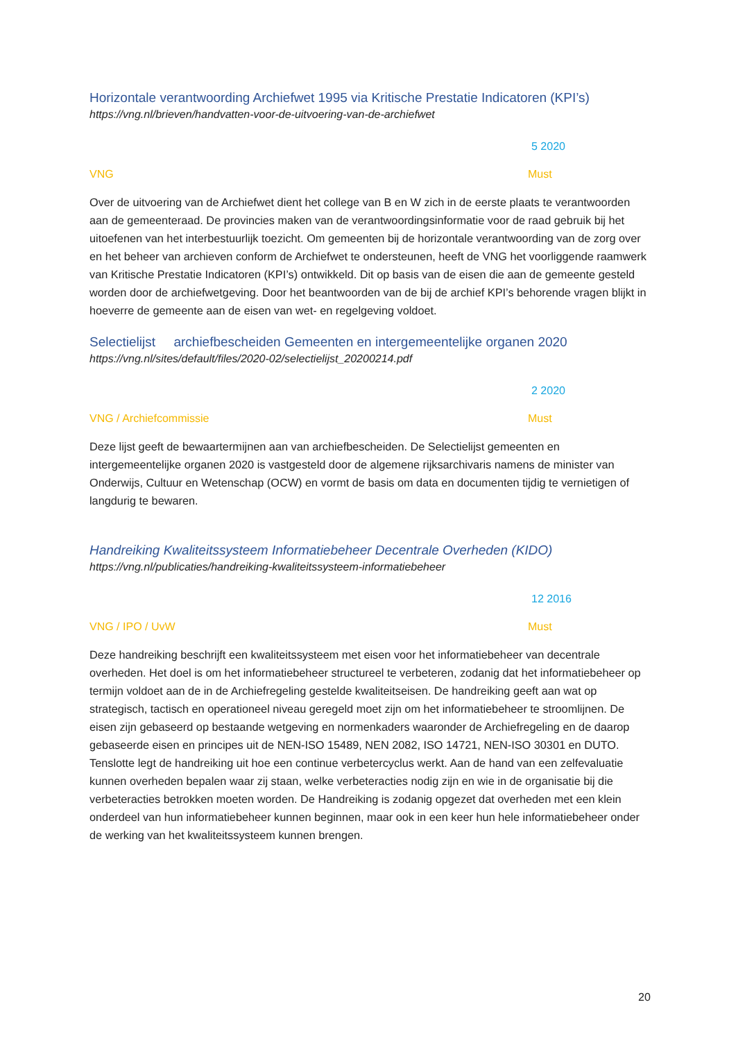Horizontale verantwoording Archiefwet 1995 via Kritische Prestatie Indicatoren (KPI’s)
https://vng.nl/brieven/handvatten-voor-de-uitvoering-van-de-archiefwet
5 2020
VNG Must
Over de uitvoering van de Archiefwet dient het college van B en W zich in de eerste plaats te verantwoorden aan de gemeenteraad. De provincies maken van de verantwoordingsinformatie voor de raad gebruik bij het uitoefenen van het interbestuurlijk toezicht. Om gemeenten bij de horizontale verantwoording van de zorg over en het beheer van archieven conform de Archiefwet te ondersteunen, heeft de VNG het voorliggende raamwerk van Kritische Prestatie Indicatoren (KPI’s) ontwikkeld. Dit op basis van de eisen die aan de gemeente gesteld worden door de archiefwetgeving. Door het beantwoorden van de bij de archief KPI’s behorende vragen blijkt in hoeverre de gemeente aan de eisen van wet- en regelgeving voldoet.
Selectielijst archiefbescheiden Gemeenten en intergemeentelijke organen 2020
https://vng.nl/sites/default/files/2020-02/selectielijst_20200214.pdf
2 2020
VNG / Archiefcommissie Must
Deze lijst geeft de bewaartermijnen aan van archiefbescheiden. De Selectielijst gemeenten en intergemeentelijke organen 2020 is vastgesteld door de algemene rijksarchivaris namens de minister van Onderwijs, Cultuur en Wetenschap (OCW) en vormt de basis om data en documenten tijdig te vernietigen of langdurig te bewaren.
Handreiking Kwaliteitssysteem Informatiebeheer Decentrale Overheden (KIDO)
https://vng.nl/publicaties/handreiking-kwaliteitssysteem-informatiebeheer
12 2016
VNG / IPO / UvW Must
Deze handreiking beschrijft een kwaliteitssysteem met eisen voor het informatiebeheer van decentrale overheden. Het doel is om het informatiebeheer structureel te verbeteren, zodanig dat het informatiebeheer op termijn voldoet aan de in de Archiefregeling gestelde kwaliteitseisen. De handreiking geeft aan wat op strategisch, tactisch en operationeel niveau geregeld moet zijn om het informatiebeheer te stroomlijnen. De eisen zijn gebaseerd op bestaande wetgeving en normenkaders waaronder de Archiefregeling en de daarop gebaseerde eisen en principes uit de NEN-ISO 15489, NEN 2082, ISO 14721, NEN-ISO 30301 en DUTO. Tenslotte legt de handreiking uit hoe een continue verbetercyclus werkt. Aan de hand van een zelfevaluatie kunnen overheden bepalen waar zij staan, welke verbeteracties nodig zijn en wie in de organisatie bij die verbeteracties betrokken moeten worden. De Handreiking is zodanig opgezet dat overheden met een klein onderdeel van hun informatiebeheer kunnen beginnen, maar ook in een keer hun hele informatiebeheer onder de werking van het kwaliteitssysteem kunnen brengen.
20